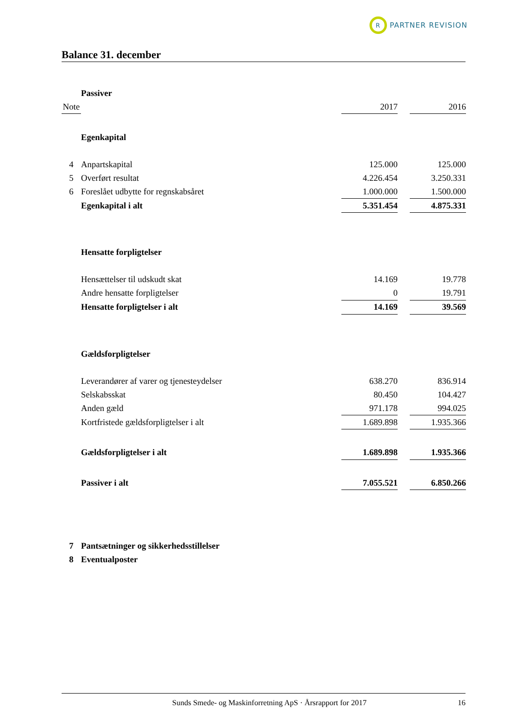R
PARTNER REVISION
Balance 31. december
| | Passiver | | | |
| Note | | 2017 | | 2016 |
| | Egenkapital | | | |
| 4 | Anpartskapital | 125.000 | | 125.000 |
| 5 | Overført resultat | 4.226.454 | | 3.250.331 |
| 6 | Foreslået udbytte for regnskabsåret | 1.000.000 | | 1.500.000 |
| | Egenkapital i alt | 5.351.454 | | 4.875.331 |
| | Hensatte forpligtelser | | | |
| | Hensættelser til udskudt skat | 14.169 | | 19.778 |
| | Andre hensatte forpligtelser | 0 | | 19.791 |
| | Hensatte forpligtelser i alt | 14.169 | | 39.569 |
| | Gældsforpligtelser | | | |
| | Leverandører af varer og tjenesteydelser | 638.270 | | 836.914 |
| | Selskabsskat | 80.450 | | 104.427 |
| | Anden gæld | 971.178 | | 994.025 |
| | Kortfristede gældsforpligtelser i alt | 1.689.898 | | 1.935.366 |
| | Gældsforpligtelser i alt | 1.689.898 | | 1.935.366 |
| | Passiver i alt | 7.055.521 | | 6.850.266 |
| 7 | Pantsætninger og sikkerhedsstillelser | | | |
| 8 | Eventualposter | | | |
Sunds Smede- og Maskinforretning ApS · Årsrapport for 2017 16